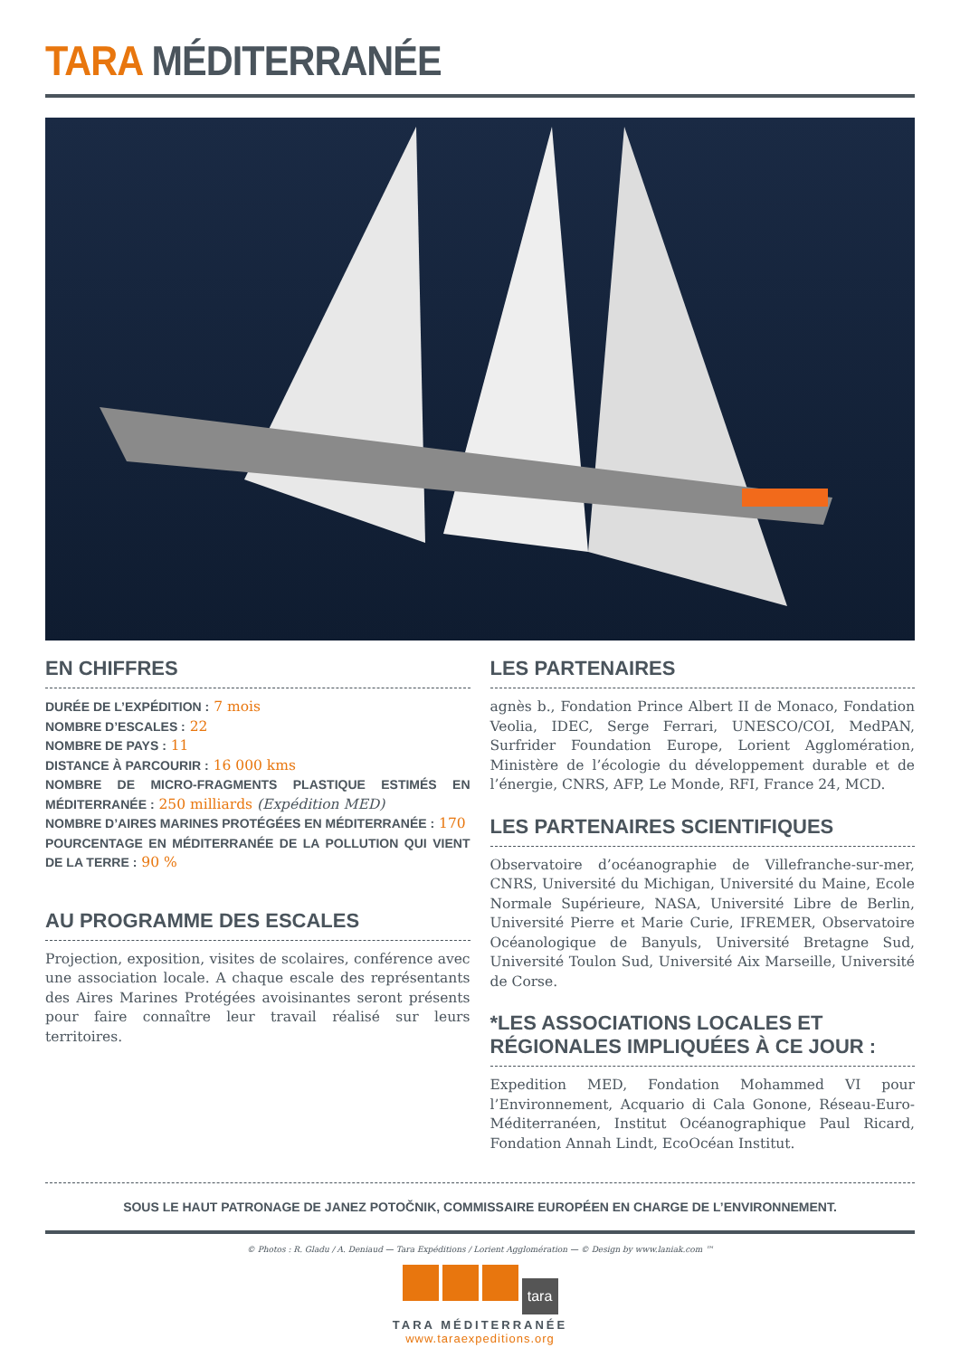TARA MÉDITERRANÉE
EN CHIFFRES
DURÉE DE L’EXPÉDITION : 7 mois
NOMBRE D’ESCALES : 22
NOMBRE DE PAYS : 11
DISTANCE À PARCOURIR : 16 000 kms
NOMBRE DE MICRO-FRAGMENTS PLASTIQUE ESTIMÉS EN MÉDITERRANÉE : 250 milliards (Expédition MED)
NOMBRE D’AIRES MARINES PROTÉGÉES EN MÉDITERRANÉE : 170
POURCENTAGE EN MÉDITERRANÉE DE LA POLLUTION QUI VIENT DE LA TERRE : 90 %
AU PROGRAMME DES ESCALES
Projection, exposition, visites de scolaires, conférence avec une association locale. A chaque escale des représentants des Aires Marines Protégées avoisinantes seront présents pour faire connaître leur travail réalisé sur leurs territoires.
LES PARTENAIRES
agnès b., Fondation Prince Albert II de Monaco, Fondation Veolia, IDEC, Serge Ferrari, UNESCO/COI, MedPAN, Surfrider Foundation Europe, Lorient Agglomération, Ministère de l’écologie du développement durable et de l’énergie, CNRS, AFP, Le Monde, RFI, France 24, MCD.
LES PARTENAIRES SCIENTIFIQUES
Observatoire d’océanographie de Villefranche-sur-mer, CNRS, Université du Michigan, Université du Maine, Ecole Normale Supérieure, NASA, Université Libre de Berlin, Université Pierre et Marie Curie, IFREMER, Observatoire Océanologique de Banyuls, Université Bretagne Sud, Université Toulon Sud, Université Aix Marseille, Université de Corse.
*LES ASSOCIATIONS LOCALES ET RÉGIONALES IMPLIQUÉES À CE JOUR :
Expedition MED, Fondation Mohammed VI pour l’Environnement, Acquario di Cala Gonone, Réseau-Euro-Méditerranéen, Institut Océanographique Paul Ricard, Fondation Annah Lindt, EcoOcéan Institut.
SOUS LE HAUT PATRONAGE DE JANEZ POTOČNIK, COMMISSAIRE EUROPÉEN EN CHARGE DE L’ENVIRONNEMENT.
© Photos : R. Gladu / A. Deniaud — Tara Expéditions / Lorient Agglomération — © Design by www.laniak.com ™
tara
TARA MÉDITERRANÉE
www.taraexpeditions.org